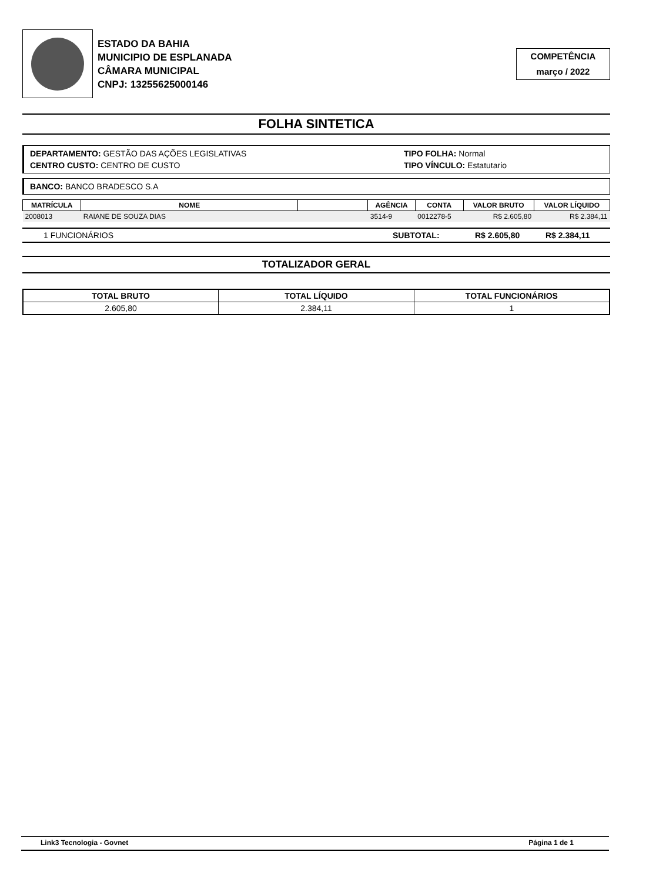ESTADO DA BAHIA
MUNICIPIO DE ESPLANADA
CÂMARA MUNICIPAL
CNPJ: 13255625000146
COMPETÊNCIA
março / 2022
FOLHA SINTETICA
DEPARTAMENTO: GESTÃO DAS AÇÕES LEGISLATIVAS
CENTRO CUSTO: CENTRO DE CUSTO
TIPO FOLHA: Normal
TIPO VÍNCULO: Estatutario
BANCO: BANCO BRADESCO S.A
| MATRÍCULA | NOME | | AGÊNCIA | CONTA | VALOR BRUTO | VALOR LÍQUIDO |
| --- | --- | --- | --- | --- | --- | --- |
| 2008013 | RAIANE DE SOUZA DIAS | | 3514-9 | 0012278-5 | R$ 2.605,80 | R$ 2.384,11 |
1 FUNCIONÁRIOS SUBTOTAL: R$ 2.605,80 R$ 2.384,11
TOTALIZADOR GERAL
| TOTAL BRUTO | TOTAL LÍQUIDO | TOTAL FUNCIONÁRIOS |
| --- | --- | --- |
| 2.605,80 | 2.384,11 | 1 |
Link3 Tecnologia - Govnet Página 1 de 1